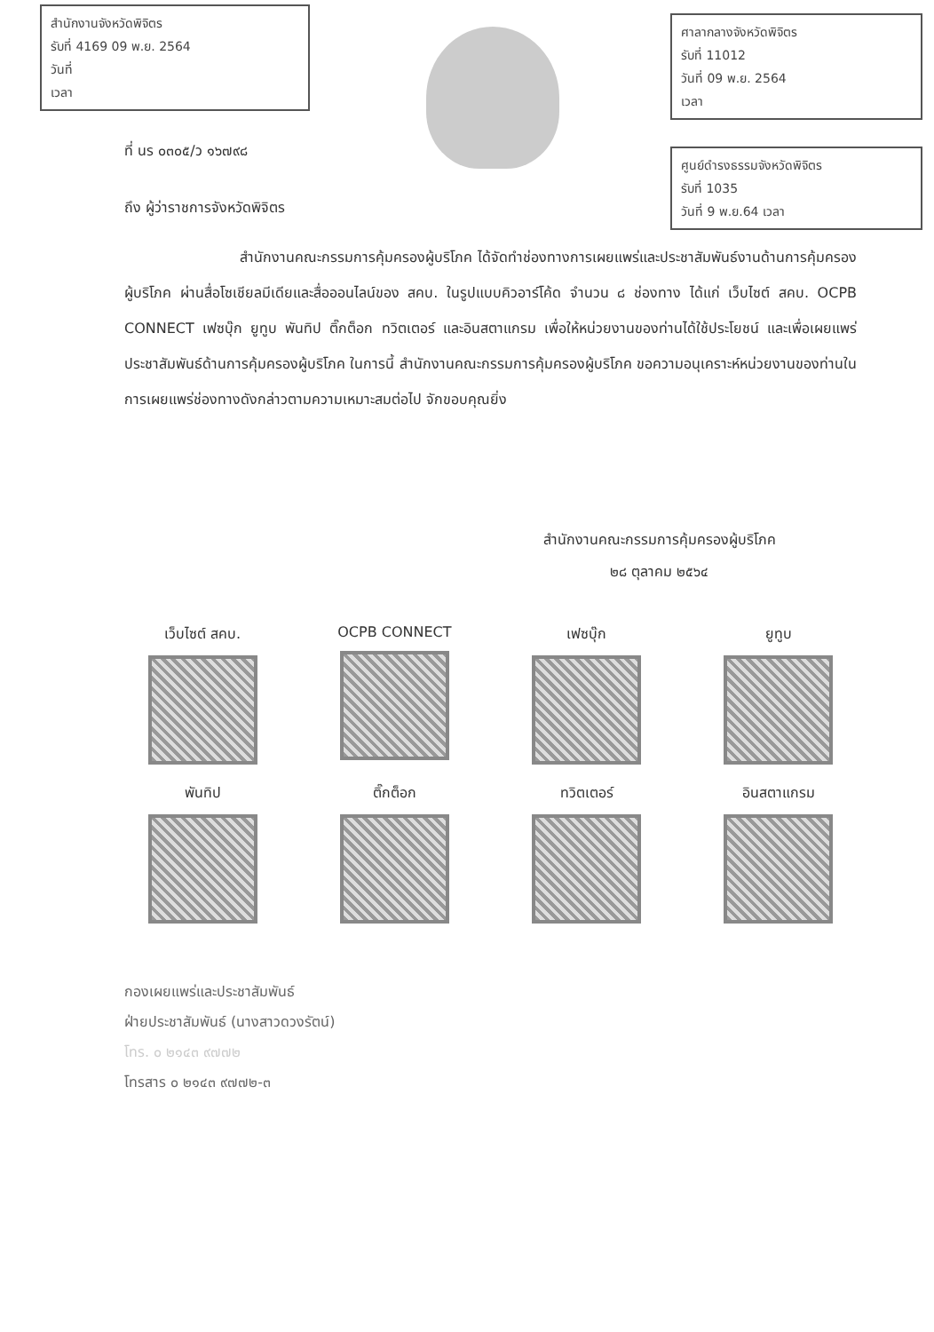สำนักงานจังหวัดพิจิตร
รับที่ 4169 09 พ.ย. 2564
วันที่
เวลา
ศาลากลางจังหวัดพิจิตร
รับที่ 11012
วันที่ 09 พ.ย. 2564
เวลา
ศูนย์ดำรงธรรมจังหวัดพิจิตร
รับที่ 1035
วันที่ 9 พ.ย.64 เวลา
ที่ นร ๐๓๐๕/ว ๑๖๗๙๘
ถึง ผู้ว่าราชการจังหวัดพิจิตร
สำนักงานคณะกรรมการคุ้มครองผู้บริโภค ได้จัดทำช่องทางการเผยแพร่และประชาสัมพันธ์งานด้านการคุ้มครองผู้บริโภค ผ่านสื่อโซเชียลมีเดียและสื่อออนไลน์ของ สคบ. ในรูปแบบคิวอาร์โค้ด จำนวน ๘ ช่องทาง ได้แก่ เว็บไซต์ สคบ. OCPB CONNECT เฟซบุ๊ก ยูทูบ พันทิป ติ๊กต็อก ทวิตเตอร์ และอินสตาแกรม เพื่อให้หน่วยงานของท่านได้ใช้ประโยชน์ และเพื่อเผยแพร่ประชาสัมพันธ์ด้านการคุ้มครองผู้บริโภค ในการนี้ สำนักงานคณะกรรมการคุ้มครองผู้บริโภค ขอความอนุเคราะห์หน่วยงานของท่านในการเผยแพร่ช่องทางดังกล่าวตามความเหมาะสมต่อไป จักขอบคุณยิ่ง
สำนักงานคณะกรรมการคุ้มครองผู้บริโภค
๒๘ ตุลาคม ๒๕๖๔
เว็บไซต์ สคบ.
OCPB CONNECT
เฟซบุ๊ก
ยูทูบ
พันทิป
ติ๊กต็อก
ทวิตเตอร์
อินสตาแกรม
กองเผยแพร่และประชาสัมพันธ์
ฝ่ายประชาสัมพันธ์ (นางสาวดวงรัตน์)
โทร. ๐ ๒๑๔๓ ๙๗๗๒
โทรสาร ๐ ๒๑๔๓ ๙๗๗๒-๓